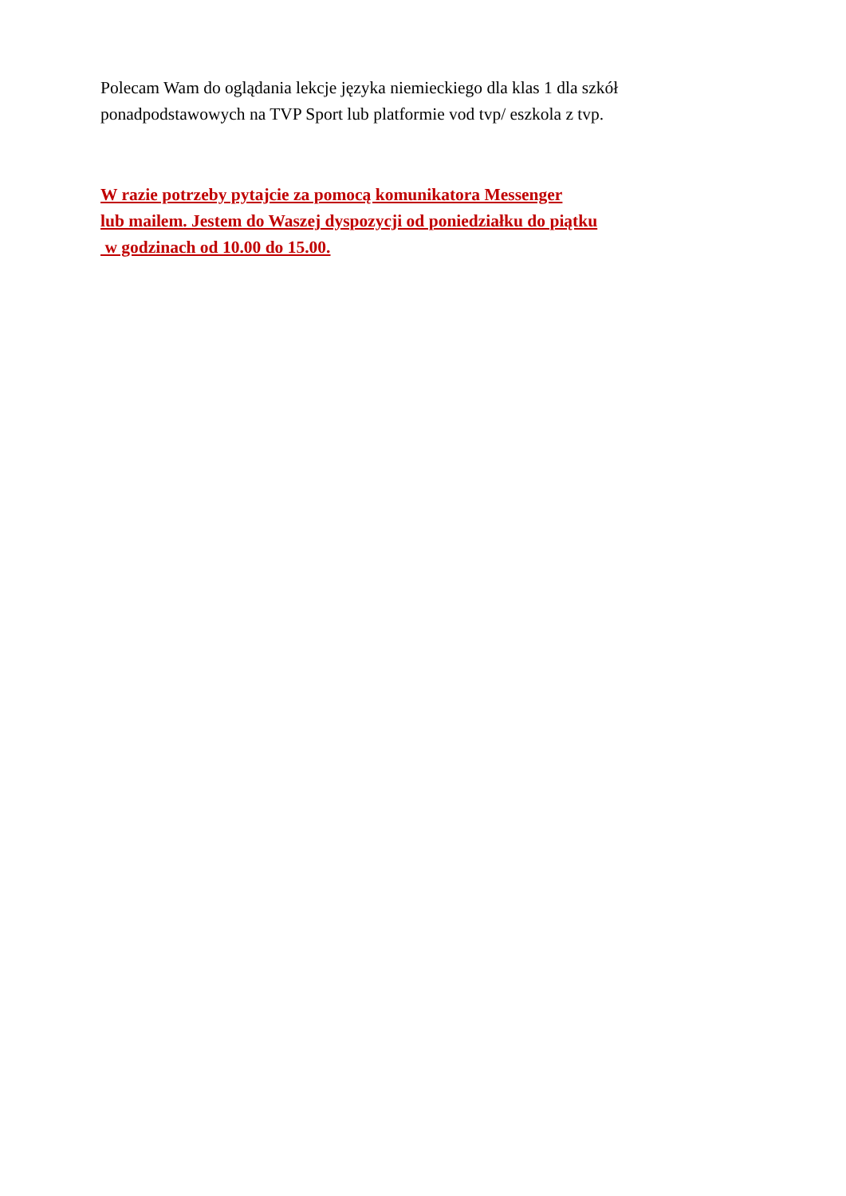Polecam Wam do oglądania lekcje języka niemieckiego dla klas 1 dla szkół ponadpodstawowych na TVP Sport lub platformie vod tvp/ eszkola z tvp.
W razie potrzeby pytajcie za pomocą komunikatora Messenger
lub mailem. Jestem do Waszej dyspozycji od poniedziałku do piątku
w godzinach od 10.00 do 15.00.